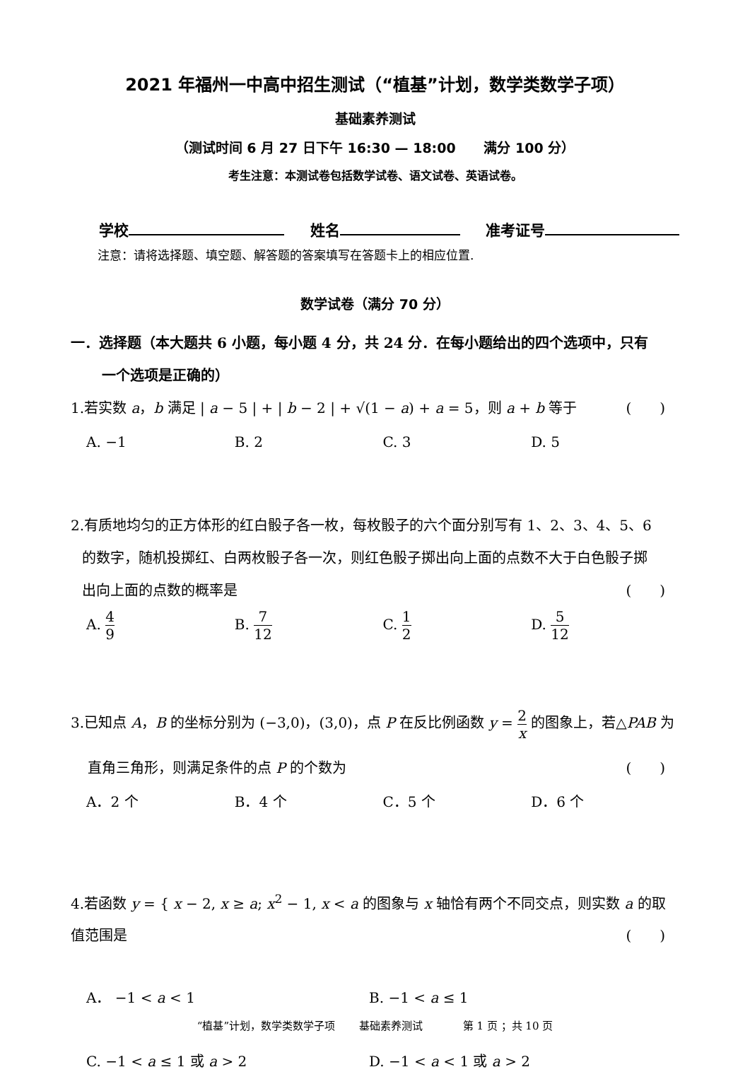2021 年福州一中高中招生测试（“植基”计划，数学类数学子项）
基础素养测试
（测试时间 6 月 27 日下午 16:30 — 18:00 满分 100 分）
考生注意：本测试卷包括数学试卷、语文试卷、英语试卷。
学校 姓名 准考证号
注意：请将选择题、填空题、解答题的答案填写在答题卡上的相应位置.
数学试卷（满分 70 分）
一．选择题（本大题共 6 小题，每小题 4 分，共 24 分．在每小题给出的四个选项中，只有
一个选项是正确的）
1.若实数 a，b 满足 | a − 5 | + | b − 2 | + √(1 − a) + a = 5，则 a + b 等于 (　　)
A. −1 B. 2 C. 3 D. 5
2.有质地均匀的正方体形的红白骰子各一枚，每枚骰子的六个面分别写有 1、2、3、4、5、6
的数字，随机投掷红、白两枚骰子各一次，则红色骰子掷出向上面的点数不大于白色骰子掷
出向上面的点数的概率是 (　　)
A. 4 9
B. 7 12
C. 1 2
D. 5 12
3.已知点 A，B 的坐标分别为 (−3,0)，(3,0)，点 P 在反比例函数 y = 2 x 的图象上，若△PAB 为
直角三角形，则满足条件的点 P 的个数为 (　　)
A．2 个 B．4 个 C．5 个 D．6 个
4.若函数 y = { x − 2, x ≥ a; x<sup>2</sup> − 1, x < a 的图象与 x 轴恰有两个不同交点，则实数 a 的取值范围是 (　　)
A． −1 < a < 1 B. −1 < a ≤ 1
C. −1 < a ≤ 1 或 a > 2 D. −1 < a < 1 或 a > 2
“植基”计划，数学类数学子项 基础素养测试 第 1 页 ；共 10 页